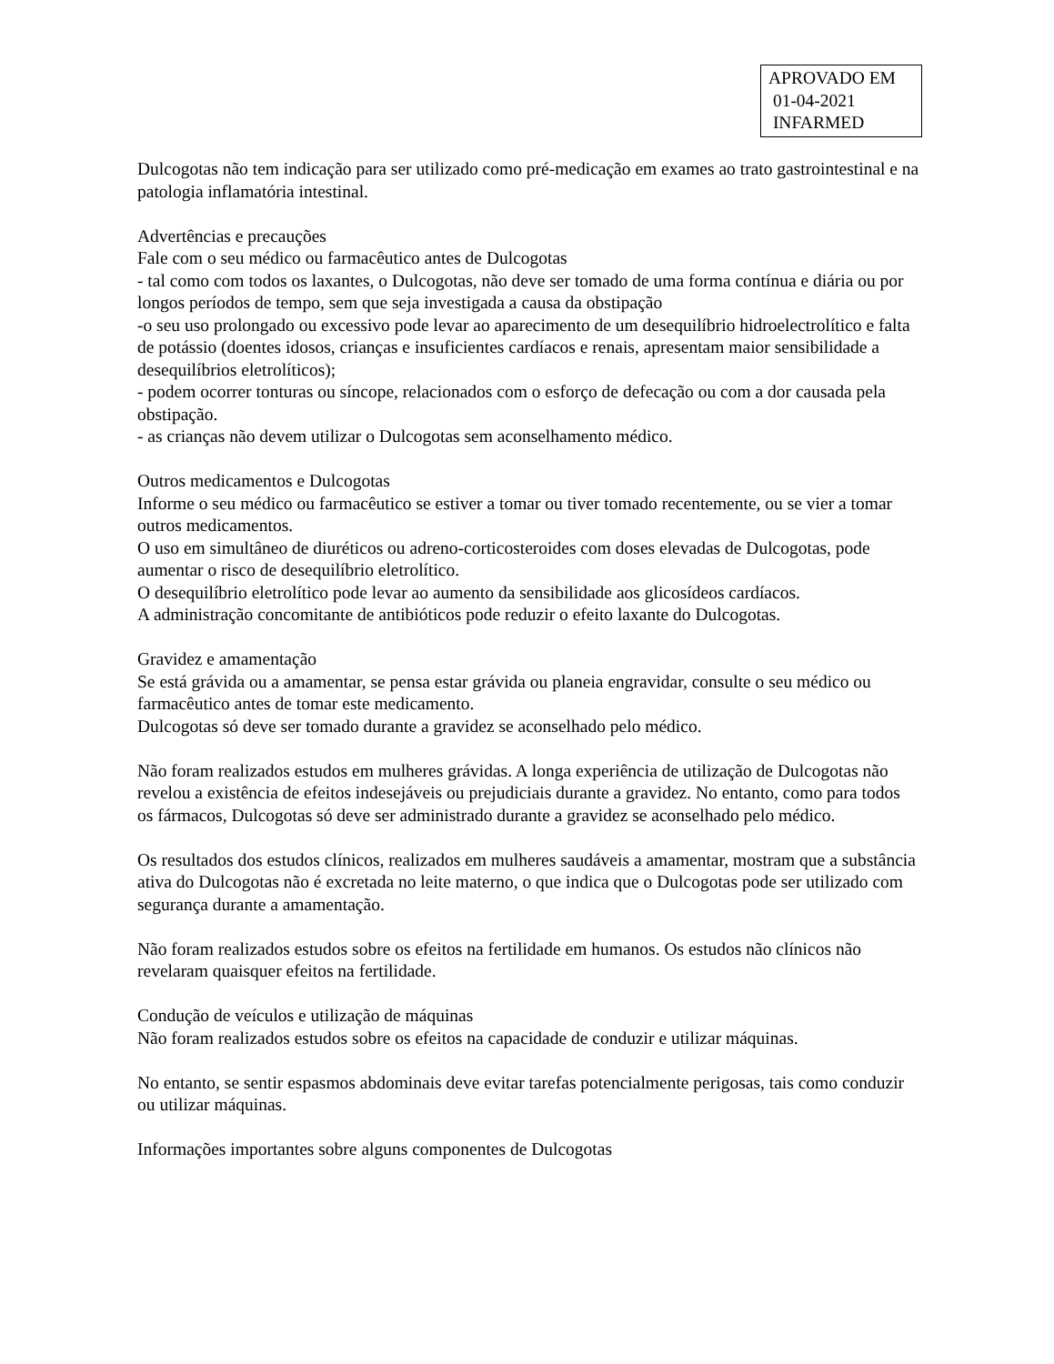APROVADO EM
01-04-2021
INFARMED
Dulcogotas não tem indicação para ser utilizado como pré-medicação em exames ao trato gastrointestinal e na patologia inflamatória intestinal.
Advertências e precauções
Fale com o seu médico ou farmacêutico antes de Dulcogotas
- tal como com todos os laxantes, o Dulcogotas, não deve ser tomado de uma forma contínua e diária ou por longos períodos de tempo, sem que seja investigada a causa da obstipação
-o seu uso prolongado ou excessivo pode levar ao aparecimento de um desequilíbrio hidroelectrolítico e falta de potássio (doentes idosos, crianças e insuficientes cardíacos e renais, apresentam maior sensibilidade a desequilíbrios eletrolíticos);
- podem ocorrer tonturas ou síncope, relacionados com o esforço de defecação ou com a dor causada pela obstipação.
- as crianças não devem utilizar o Dulcogotas sem aconselhamento médico.
Outros medicamentos e Dulcogotas
Informe o seu médico ou farmacêutico se estiver a tomar ou tiver tomado recentemente, ou se vier a tomar outros medicamentos.
O uso em simultâneo de diuréticos ou adreno-corticosteroides com doses elevadas de Dulcogotas, pode aumentar o risco de desequilíbrio eletrolítico.
O desequilíbrio eletrolítico pode levar ao aumento da sensibilidade aos glicosídeos cardíacos.
A administração concomitante de antibióticos pode reduzir o efeito laxante do Dulcogotas.
Gravidez e amamentação
Se está grávida ou a amamentar, se pensa estar grávida ou planeia engravidar, consulte o seu médico ou farmacêutico antes de tomar este medicamento.
Dulcogotas só deve ser tomado durante a gravidez se aconselhado pelo médico.
Não foram realizados estudos em mulheres grávidas. A longa experiência de utilização de Dulcogotas não revelou a existência de efeitos indesejáveis ou prejudiciais durante a gravidez. No entanto, como para todos os fármacos, Dulcogotas só deve ser administrado durante a gravidez se aconselhado pelo médico.
Os resultados dos estudos clínicos, realizados em mulheres saudáveis a amamentar, mostram que a substância ativa do Dulcogotas não é excretada no leite materno, o que indica que o Dulcogotas pode ser utilizado com segurança durante a amamentação.
Não foram realizados estudos sobre os efeitos na fertilidade em humanos. Os estudos não clínicos não revelaram quaisquer efeitos na fertilidade.
Condução de veículos e utilização de máquinas
Não foram realizados estudos sobre os efeitos na capacidade de conduzir e utilizar máquinas.
No entanto, se sentir espasmos abdominais deve evitar tarefas potencialmente perigosas, tais como conduzir ou utilizar máquinas.
Informações importantes sobre alguns componentes de Dulcogotas